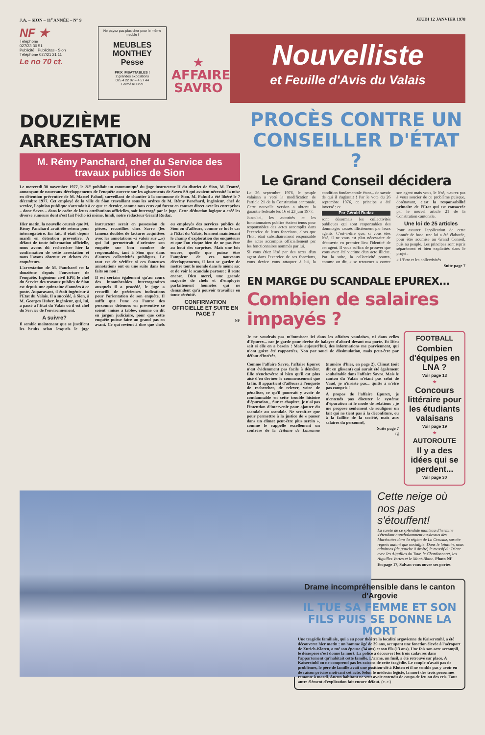J.A. – SION – 11<sup>e</sup> ANNÉE – N° 9 JEUDI 12 JANVIER 1978
NF ★
Téléphone
027/23 30 51
Publicité : Publicitas - Sion
Téléphone 027/21 21 11
Le no 70 ct.
Ne payez pas plus cher pour le même meuble !
MEUBLES MONTHEY Pesse
PRIX IMBATTABLES !
2 grandes expositions
025 4 22 97 – 4 57 44
Fermé le lundi
★
AFFAIRE SAVRO
Nouvelliste
et Feuille d'Avis du Valais
DOUZIÈME ARRESTATION
M. Rémy Panchard, chef du Service des travaux publics de Sion
Le mercredi 30 novembre 1977, le NF publiait un communiqué du juge instructeur II du district de Sion, M. Franzé, annonçant de nouveaux développements de l'enquête ouverte sur les agissements de Savro SA qui avaient nécessité la mise en détention préventive de M. Marcel Pahud, surveillant de chantier à la commune de Sion. M. Pahud a été libéré le 7 décembre 1977. Cet employé de la ville de Sion travaillant sous les ordres de M. Rémy Panchard, ingénieur, chef de service, l'opinion publique s'attendait à ce que ce dernier, comme tous ceux qui furent en contact direct avec les entreprises – donc Savro – dans le cadre de leurs attributions officielles, soit interrogé par le juge. Cette déduction logique a créé les diverse rumeurs dont s'est fait l'écho ici même, lundi, notre rédacteur Gérald Rudaz.
Hier matin, la nouvelle courait que M. Rémy Panchard avait été retenu pour interrogatoire. En fait, il était depuis mardi en détention préventive. A défaut de toute information officielle, nous avons dû rechercher hier la confirmation de cette arrestation et nous l'avons obtenue en dehors des enquêteurs.
L'arrestation de M. Panchard est la douzième depuis l'ouverture de l'enquête. Ingénieur civil EPF, le chef du Service des travaux publics de Sion est depuis une quinzaine d'années à ce poste. Auparavant, il était ingénieur à l'Etat du Valais. Il a succédé, à Sion, à M. Georges Huber, ingénieur, qui, lui, a passé à l'Etat du Valais où il est chef du Service de l'environnement.
A suivre?
Il semble maintenant que se justifient les bruits selon lesquels le juge instructeur serait en possession de pièces, recueillies chez Savro (les fameux doubles de factures acquittées avec les annotations «à valoir sur ...») qui lui permettrait d'orienter son enquête sur bon nombre de responsables, tant à Sion que dans d'autres collectivités publiques. Le tout est de vérifier si ces fameuses annotations ont eu une suite dans les faits ou non !
Il est certain également qu'au cours des innombrables interrogatoires auxquels il a procédé, le juge a recueilli de précieuses indications pour l'orientation de son enquête. Il suffit que l'une ou l'autre des personnes détenues en préventive se soient «mises à table», comme on dit en jargon judiciaire, pour que cette enquête puisse faire un grand pas en avant. Ce qui revient à dire que chefs ou employés des services publics de Sion ou d'ailleurs, comme ce fut le cas à l'Etat du Valais, forment maintenant le champ d'exploration des enquêteurs et que l'on risque bien de ne pas être au bout des surprises. Mais une fois encore, quelle que puisse être l'ampleur de ces nouveaux développements, il faut se garder de mettre tout le monde dans le même sac et de voir le scandale partout : il reste encore, Dieu merci, une grande majorité de chefs et d'employés parfaitement honnêtes qui ne demandent qu'à pouvoir travailler en toute sérénité.
CONFIRMATION OFFICIELLE ET SUITE EN PAGE 7
NF
PROCÈS CONTRE UN CONSEILLER D'ÉTAT ?
Le Grand Conseil décidera
Le 26 septembre 1976, le peuple valaisan a voté la modification de l'article 21 de la Constitution cantonale. Cette nouvelle version a obtenu la garantie fédérale les 16 et 23 juin 1977.
Jusqu'ici, les autorités et les fonctionnaires publics étaient tenus pour responsables des actes accomplis dans l'exercice de leurs fonctions, alors que l'Etat était subsidiairement responsable des actes accomplis officiellement par les fonctionnaires nommés par lui.
Si vous étiez lésé par des actes d'un agent dans l'exercice de ses fonctions, vous deviez vous attaquer à lui, la condition fondamentale étant... de savoir de qui il s'agissait ! Par le vote du 26 septembre 1976, ce principe a été inversé : ce
Par Gérald Rudaz
sont désormais les collectivités publiques qui sont responsables des dommages causés illicitement par leurs agents. C'est-à-dire que, si vous êtes lésé, il ne vous est plus nécessaire de découvrir en premier lieu l'identité de cet agent. Il vous suffira de prouver que vous avez été victime d'un acte illicite. Par la suite, la collectivité pourra, comme on dit, « se retourner » contre son agent mais vous, le lésé, n'aurez pas à vous soucier de ce problème puisque, dorénavant, c'est la responsabilité primaire de l'Etat qui est consacrée par le nouvel article 21 de la Constitution cantonale.
Une loi de 25 articles
Pour assurer l'application de cette donnée de base, une loi a été élaborée, pour être soumise au Grand Conseil, puis au peuple. Les principes sont repris séparément et bien explicités dans le projet :
« L'Etat et les collectivités
Suite page 7
EN MARGE DU SCANDALE EPUREX...
Combien de salaires impayés ?
Je ne voudrais pas m'immiscer ici dans les affaires vaudoises, ni dans celles d'Epurex... car je garde pour devise de balayer d'abord devant ma porte. Et Dieu sait si elle en a besoin ! Mais aujourd'hui, des informations me parviennent, qui n'ont guère été rapportées. Non par souci de dissimulation, mais peut-être par défaut d'intérêt.
Comme l'affaire Savro, l'affaire Epurex n'est évidemment pas facile à démêler. Elle s'enchevêtre si bien qu'il est plus aisé d'en deviner le commencement que la fin. Il appartient d'ailleurs à l'enquête de rechercher, de relever, voire de pénaliser, ce qu'il pourrait y avoir de condamnable en cette trouble histoire d'épuration... Sur ce chapitre, je n'ai pas l'intention d'intervenir pour ajouter du scandale au scandale. Ne serait-ce que pour permettre à la justice de « passer dans un climat peut-être plus serein », comme le rappelle excellement un confrère de la Tribune de Lausanne (numéro d'hier, en page 2). Climat (soit dit en glissant) qui aurait été également souhaitable dans l'affaire Savro. Mais le canton du Valais n'étant pas celui de Vaud, je n'insiste pas... quitte à n'être pas compris !
A propos de l'affaire Epurex, je n'entends pas discuter le système d'épuration ni le mode de relations ; je me propose seulement de souligner un fait qui ne tient pas à la déconfiture, ou à la faillite de la société, mais aux salaires du personnel,
Suite page 7
rg
FOOTBALL
Combien d'équipes en LNA ?
Voir page 13
★
Concours littéraire pour les étudiants valaisans
Voir page 19
★
AUTOROUTE
Il y a des idées qui se perdent...
Voir page 30
Cette neige où nos pas s'étouffent!
La rareté de ce splendide manteau d'hermine s'étendant nonchalamment au-dessus des Marécottes dans la région de La Creusaz, suscite regrets autant que nostalgie. Dans le lointain, nous admirons (de gauche à droite) le massif du Trient avec les Aiguilles du Tour, le Chardonneret, les Aiguilles Vertes et le Mont-Blanc. Photo NF
En page 17, Salvan vous ouvre ses portes
Drame incompréhensible dans le canton d'Argovie
IL TUE SA FEMME ET SON FILS PUIS SE DONNE LA MORT
Une tragédie familiale, qui a eu pour théâtre la localité argovienne de Kaiserstuhl, a été découverte hier matin : un homme âgé de 39 ans, occupant une fonction élevée à l'aéroport de Zurich-Kloten, a tué son épouse (34 ans) et son fils (13 ans). Une fois son acte accompli, le désespéré s'est donné la mort. La police a découvert les trois cadavres dans l'appartement qu'habitait cette famille. L'arme, un fusil, a été retrouvé sur place. A Kaiserstuhl on ne comprend pas les raisons de cette tragédie. Le couple n'avait pas de problèmes, le père de famille avait une position-clé à Kloten et il ne semble pas y avoir eu de raison précise motivant cet acte. Selon le médecin légiste, la mort des trois personnes remonte à mardi. Aucun habitant ne veut avoir entendu de coups de feu ou des cris. Tout autre élément d'explication fait encore défaut. (e. e.)